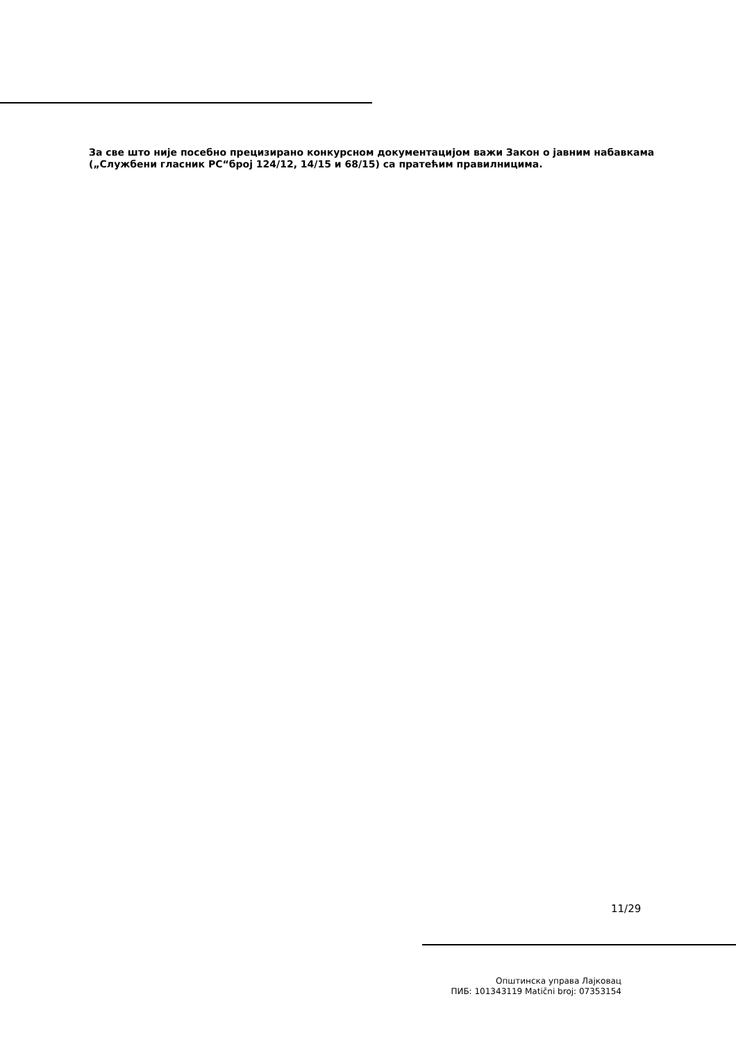За све што није посебно прецизирано конкурсном документацијом важи Закон о јавним набавкама („Службени гласник РС“број 124/12, 14/15 и 68/15) са пратећим правилницима.
11/29
Општинска управа Лајковац
ПИБ: 101343119 Matični broj: 07353154